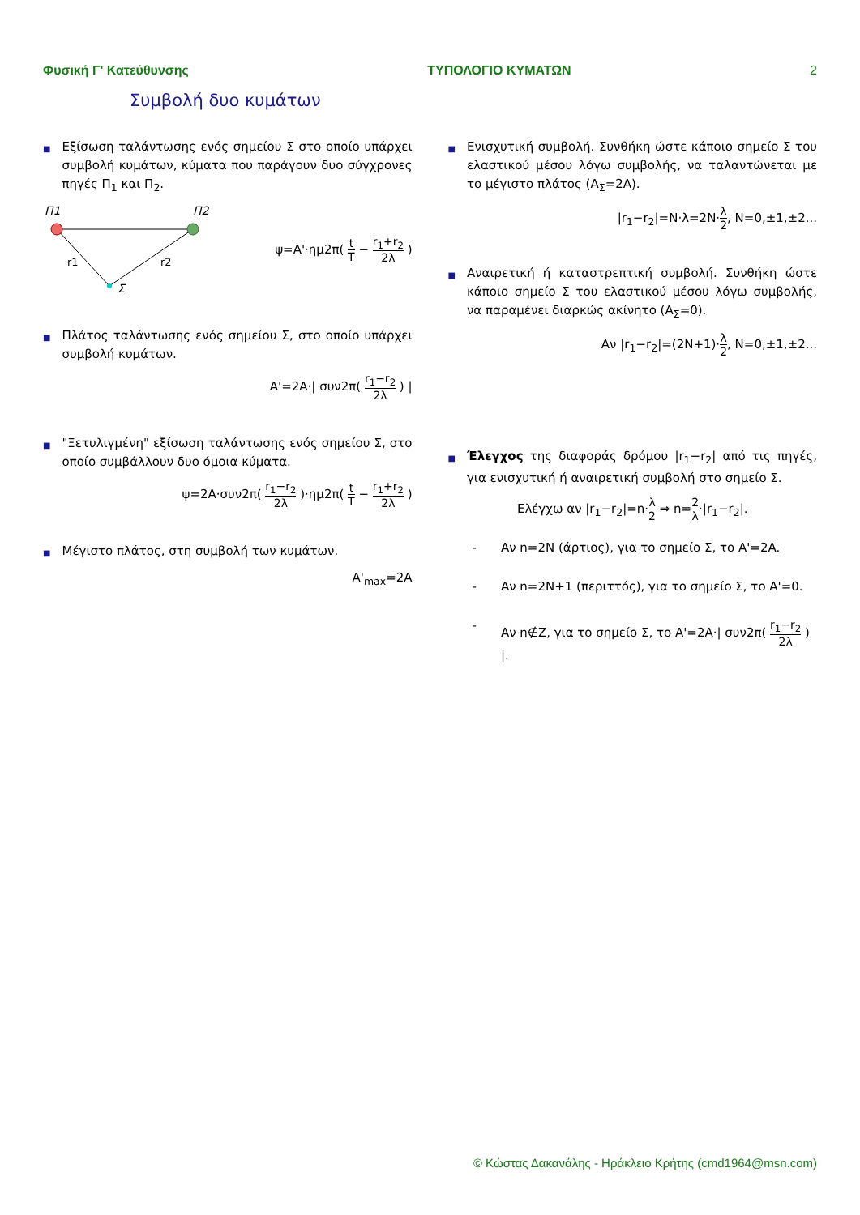Φυσική Γ' Κατεύθυνσης ΤΥΠΟΛΟΓΙΟ ΚΥΜΑΤΩΝ 2
Συμβολή δυο κυμάτων
■
Εξίσωση ταλάντωσης ενός σημείου Σ στο οποίο υπάρχει συμβολή κυμάτων, κύματα που παράγουν δυο σύγχρονες πηγές Π<sub>1</sub> και Π<sub>2</sub>.
Π1
Π2
r1
r2
Σ
ψ=A'·ημ2π( t T − r<sub>1</sub>+r<sub>2</sub> 2λ )
■
Πλάτος ταλάντωσης ενός σημείου Σ, στο οποίο υπάρχει συμβολή κυμάτων.
A'=2A·| συν2π( r<sub>1</sub>−r<sub>2</sub> 2λ ) |
■
"Ξετυλιγμένη" εξίσωση ταλάντωσης ενός σημείου Σ, στο οποίο συμβάλλουν δυο όμοια κύματα.
ψ=2A·συν2π( r<sub>1</sub>−r<sub>2</sub> 2λ )·ημ2π( t T − r<sub>1</sub>+r<sub>2</sub> 2λ )
■
Μέγιστο πλάτος, στη συμβολή των κυμάτων.
A'<sub>max</sub>=2A
■
Ενισχυτική συμβολή. Συνθήκη ώστε κάποιο σημείο Σ του ελαστικού μέσου λόγω συμβολής, να ταλαντώνεται με το μέγιστο πλάτος (A<sub>Σ</sub>=2A).
|r<sub>1</sub>−r<sub>2</sub>|=N·λ=2N·λ 2, N=0,±1,±2...
■
Αναιρετική ή καταστρεπτική συμβολή. Συνθήκη ώστε κάποιο σημείο Σ του ελαστικού μέσου λόγω συμβολής, να παραμένει διαρκώς ακίνητο (A<sub>Σ</sub>=0).
Αν |r<sub>1</sub>−r<sub>2</sub>|=(2N+1)·λ 2, N=0,±1,±2...
■
Έλεγχος της διαφοράς δρόμου |r<sub>1</sub>−r<sub>2</sub>| από τις πηγές, για ενισχυτική ή αναιρετική συμβολή στο σημείο Σ.
Ελέγχω αν |r<sub>1</sub>−r<sub>2</sub>|=n·λ 2 ⇒ n=2 λ·|r<sub>1</sub>−r<sub>2</sub>|.
- Αν n=2N (άρτιος), για το σημείο Σ, το A'=2A.
- Αν n=2N+1 (περιττός), για το σημείο Σ, το A'=0.
- Αν n∉Z, για το σημείο Σ, το A'=2A·| συν2π( r<sub>1</sub>−r<sub>2</sub> 2λ ) |.
© Κώστας Δακανάλης - Ηράκλειο Κρήτης (cmd1964@msn.com)